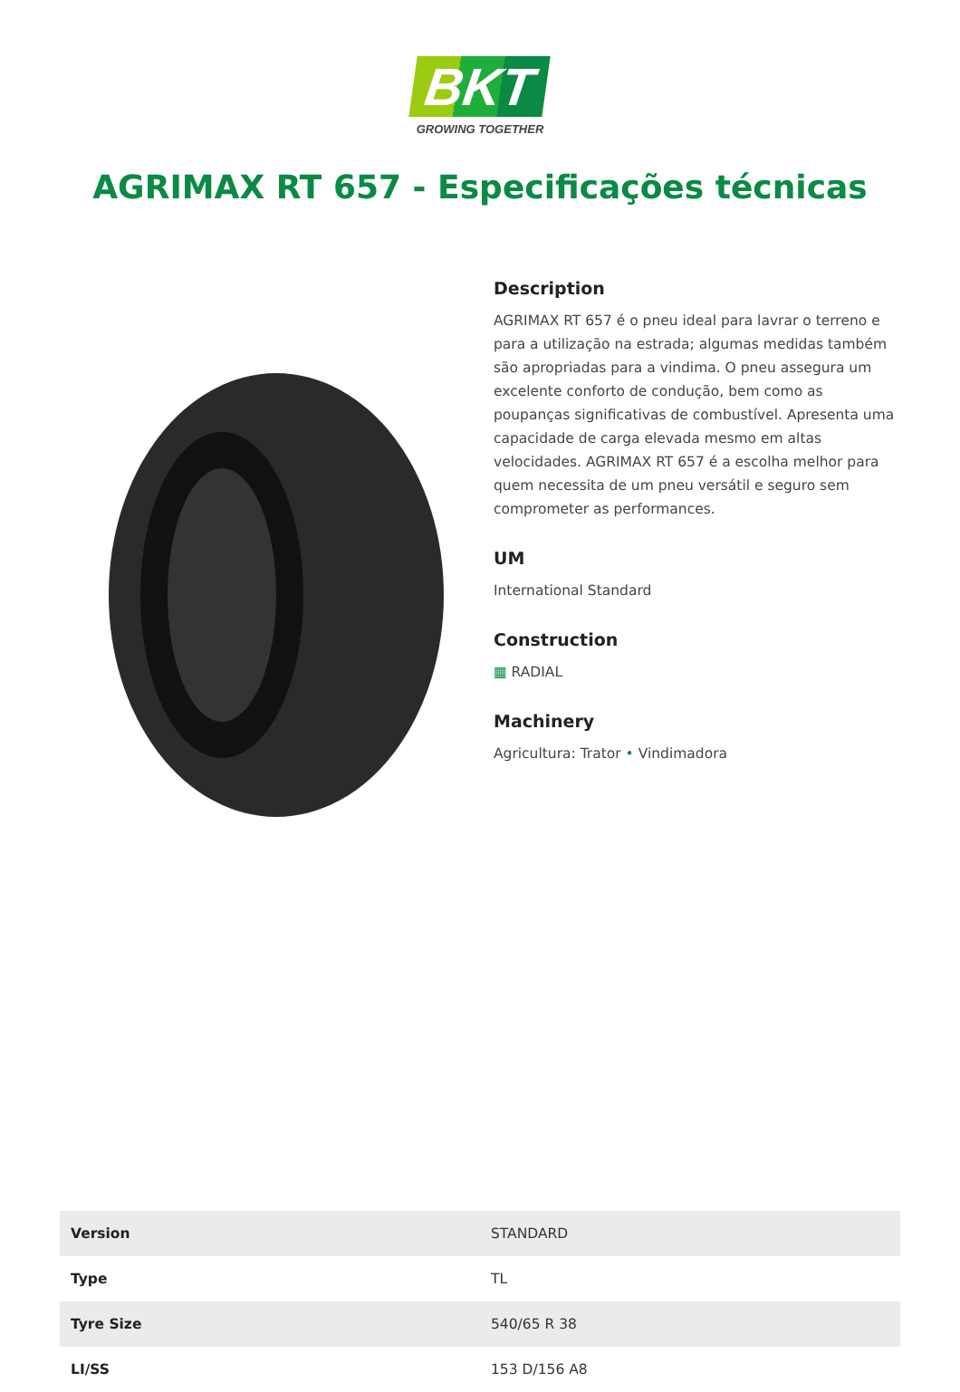BKT
GROWING TOGETHER
AGRIMAX RT 657 - Especificações técnicas
Description
AGRIMAX RT 657 é o pneu ideal para lavrar o terreno e para a utilização na estrada; algumas medidas também são apropriadas para a vindima. O pneu assegura um excelente conforto de condução, bem como as poupanças significativas de combustível. Apresenta uma capacidade de carga elevada mesmo em altas velocidades. AGRIMAX RT 657 é a escolha melhor para quem necessita de um pneu versátil e seguro sem comprometer as performances.
UM
International Standard
Construction
▦ RADIAL
Machinery
Agricultura: Trator • Vindimadora
| Version | STANDARD |
| Type | TL |
| Tyre Size | 540/65 R 38 |
| LI/SS | 153 D/156 A8 |